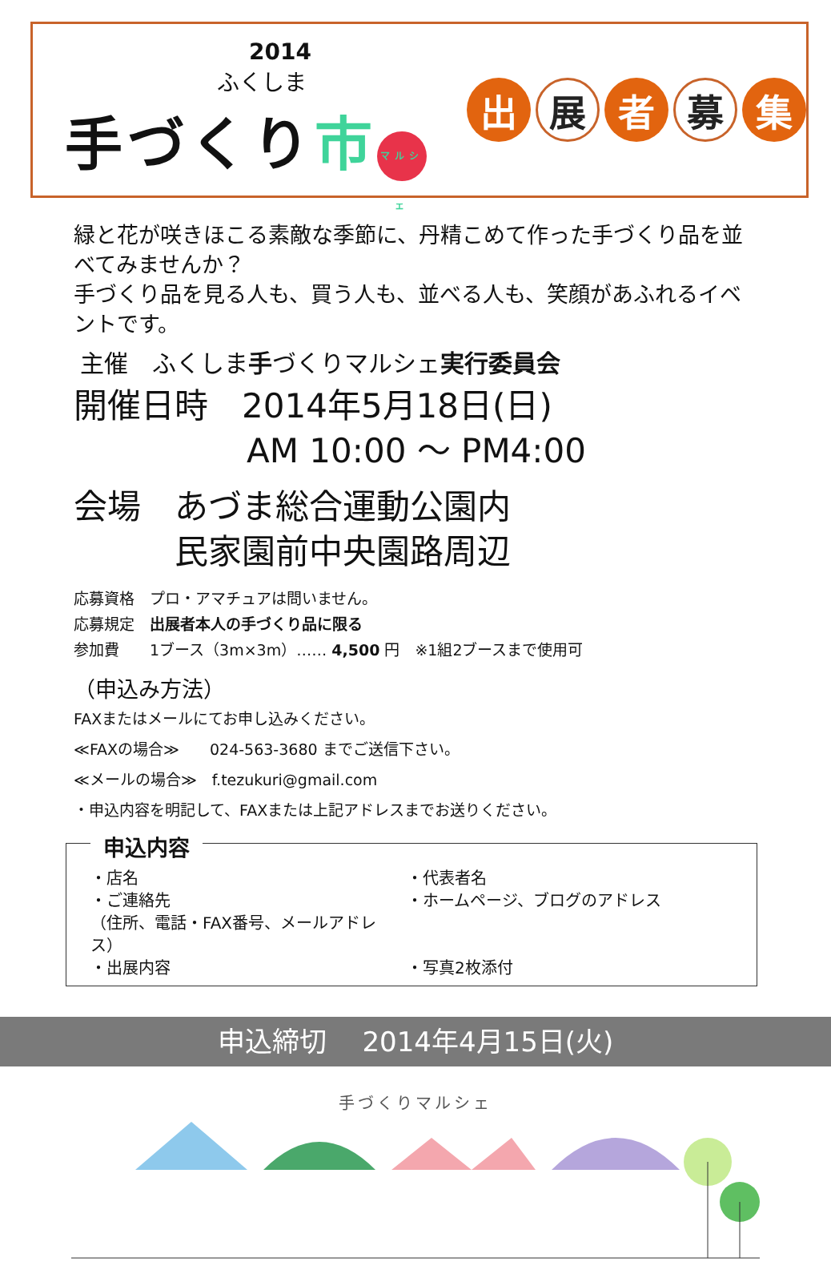2014
ふくしま
手づくり市 マルシェ
出
展
者
募
集
緑と花が咲きほこる素敵な季節に、丹精こめて作った手づくり品を並べてみませんか？
手づくり品を見る人も、買う人も、並べる人も、笑顔があふれるイベントです。
主催　ふくしま手づくりマルシェ実行委員会
開催日時　2014年5月18日(日)
AM 10:00 ～ PM4:00
会場　あづま総合運動公園内
民家園前中央園路周辺
応募資格　プロ・アマチュアは問いません。
応募規定　出展者本人の手づくり品に限る
参加費　　1ブース（3m×3m）…… 4,500 円　※1組2ブースまで使用可
（申込み方法）
FAXまたはメールにてお申し込みください。
≪FAXの場合≫　　024-563-3680 までご送信下さい。
≪メールの場合≫　f.tezukuri@gmail.com
・申込内容を明記して、FAXまたは上記アドレスまでお送りください。
申込内容
・店名
・代表者名
・ご連絡先
・ホームページ、ブログのアドレス
（住所、電話・FAX番号、メールアドレス）
・出展内容
・写真2枚添付
申込締切　 2014年4月15日(火)
手づくりマルシェ